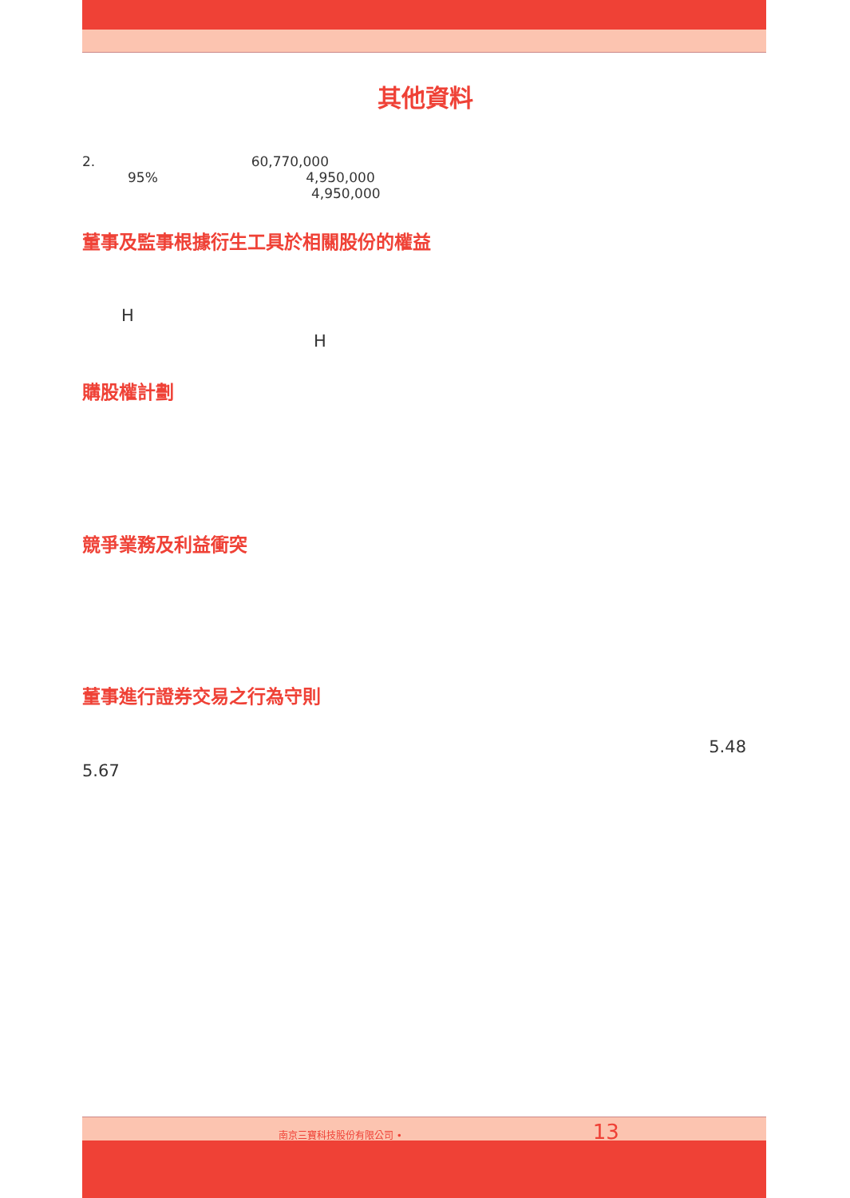其他資料
2. 60,770,000
95% 4,950,000
4,950,000
董事及監事根據衍生工具於相關股份的權益
H
H
購股權計劃
競爭業務及利益衝突
董事進行證券交易之行為守則
5.48
5.67
南京三寶科技股份有限公司 • 13